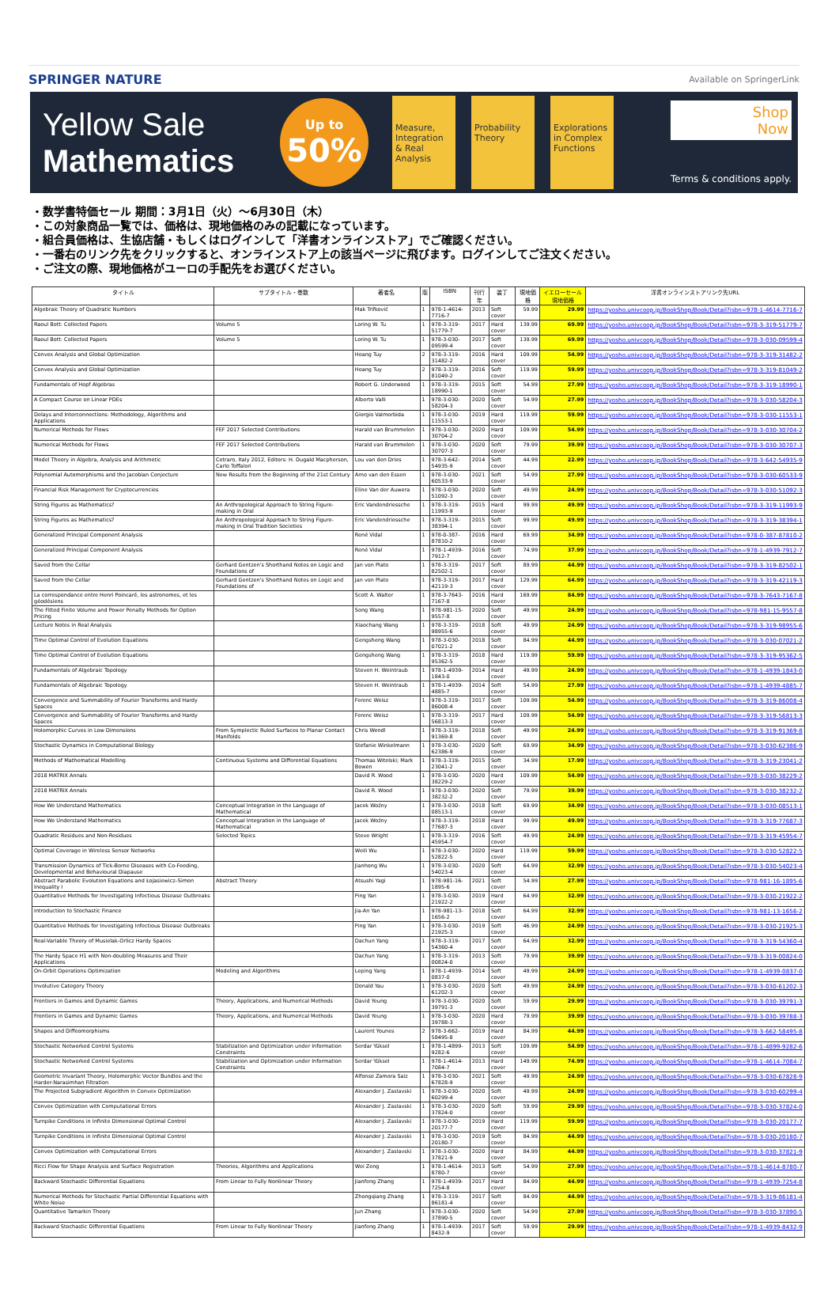SPRINGER NATURE Available on SpringerLink
Yellow Sale
Mathematics
Up to
50%
Measure, Integration & Real Analysis
Probability Theory
Explorations in Complex Functions
Shop
Now
Terms & conditions apply.
・数学書特価セール 期間：3月1日（火）～6月30日（木）
・この対象商品一覧では、価格は、現地価格のみの記載になっています。
・組合員価格は、生協店舗・もしくはログインして「洋書オンラインストア」でご確認ください。
・一番右のリンク先をクリックすると、オンラインストア上の該当ページに飛びます。ログインしてご注文ください。
・ご注文の際、現地価格がユーロの手配先をお選びください。
| タイトル | サブタイトル・巻数 | 著者名 | 版 | ISBN | 刊行年 | 装丁 | 現地価格 | イエローセール現地価格 | 洋書オンラインストアリンク先URL |
| --- | --- | --- | --- | --- | --- | --- | --- | --- | --- |
| Algebraic Theory of Quadratic Numbers | | Mak Trifković | 1 | 978-1-4614-7716-7 | 2013 | Soft cover | 59.99 | 29.99 | https://yosho.univcoop.jp/BookShop/Book/Detail?isbn=978-1-4614-7716-7 |
| Raoul Bott: Collected Papers | Volume 5 | Loring W. Tu | 1 | 978-3-319-51779-7 | 2017 | Hard cover | 139.99 | 69.99 | https://yosho.univcoop.jp/BookShop/Book/Detail?isbn=978-3-319-51779-7 |
| Raoul Bott: Collected Papers | Volume 5 | Loring W. Tu | 1 | 978-3-030-09599-4 | 2017 | Soft cover | 139.99 | 69.99 | https://yosho.univcoop.jp/BookShop/Book/Detail?isbn=978-3-030-09599-4 |
| Convex Analysis and Global Optimization | | Hoang Tuy | 2 | 978-3-319-31482-2 | 2016 | Hard cover | 109.99 | 54.99 | https://yosho.univcoop.jp/BookShop/Book/Detail?isbn=978-3-319-31482-2 |
| Convex Analysis and Global Optimization | | Hoang Tuy | 2 | 978-3-319-81049-2 | 2016 | Soft cover | 119.99 | 59.99 | https://yosho.univcoop.jp/BookShop/Book/Detail?isbn=978-3-319-81049-2 |
| Fundamentals of Hopf Algebras | | Robert G. Underwood | 1 | 978-3-319-18990-1 | 2015 | Soft cover | 54.99 | 27.99 | https://yosho.univcoop.jp/BookShop/Book/Detail?isbn=978-3-319-18990-1 |
| A Compact Course on Linear PDEs | | Alberto Valli | 1 | 978-3-030-58204-3 | 2020 | Soft cover | 54.99 | 27.99 | https://yosho.univcoop.jp/BookShop/Book/Detail?isbn=978-3-030-58204-3 |
| Delays and Interconnections: Methodology, Algorithms and Applications | | Giorgio Valmorbida | 1 | 978-3-030-11553-1 | 2019 | Hard cover | 119.99 | 59.99 | https://yosho.univcoop.jp/BookShop/Book/Detail?isbn=978-3-030-11553-1 |
| Numerical Methods for Flows | FEF 2017 Selected Contributions | Harald van Brummelen | 1 | 978-3-030-30704-2 | 2020 | Hard cover | 109.99 | 54.99 | https://yosho.univcoop.jp/BookShop/Book/Detail?isbn=978-3-030-30704-2 |
| Numerical Methods for Flows | FEF 2017 Selected Contributions | Harald van Brummelen | 1 | 978-3-030-30707-3 | 2020 | Soft cover | 79.99 | 39.99 | https://yosho.univcoop.jp/BookShop/Book/Detail?isbn=978-3-030-30707-3 |
| Model Theory in Algebra, Analysis and Arithmetic | Cetraro, Italy 2012, Editors: H. Dugald Macpherson, Carlo Toffalori | Lou van den Dries | 1 | 978-3-642-54935-9 | 2014 | Soft cover | 44.99 | 22.99 | https://yosho.univcoop.jp/BookShop/Book/Detail?isbn=978-3-642-54935-9 |
| Polynomial Automorphisms and the Jacobian Conjecture | New Results from the Beginning of the 21st Century | Arno van den Essen | 1 | 978-3-030-60533-9 | 2021 | Soft cover | 54.99 | 27.99 | https://yosho.univcoop.jp/BookShop/Book/Detail?isbn=978-3-030-60533-9 |
| Financial Risk Management for Cryptocurrencies | | Eline Van der Auwera | 1 | 978-3-030-51092-3 | 2020 | Soft cover | 49.99 | 24.99 | https://yosho.univcoop.jp/BookShop/Book/Detail?isbn=978-3-030-51092-3 |
| String Figures as Mathematics? | An Anthropological Approach to String Figure-making in Oral | Eric Vandendriessche | 1 | 978-3-319-11993-9 | 2015 | Hard cover | 99.99 | 49.99 | https://yosho.univcoop.jp/BookShop/Book/Detail?isbn=978-3-319-11993-9 |
| String Figures as Mathematics? | An Anthropological Approach to String Figure-making in Oral Tradition Societies | Eric Vandendriessche | 1 | 978-3-319-38394-1 | 2015 | Soft cover | 99.99 | 49.99 | https://yosho.univcoop.jp/BookShop/Book/Detail?isbn=978-3-319-38394-1 |
| Generalized Principal Component Analysis | | René Vidal | 1 | 978-0-387-87810-2 | 2016 | Hard cover | 69.99 | 34.99 | https://yosho.univcoop.jp/BookShop/Book/Detail?isbn=978-0-387-87810-2 |
| Generalized Principal Component Analysis | | René Vidal | 1 | 978-1-4939-7912-7 | 2016 | Soft cover | 74.99 | 37.99 | https://yosho.univcoop.jp/BookShop/Book/Detail?isbn=978-1-4939-7912-7 |
| Saved from the Cellar | Gerhard Gentzen's Shorthand Notes on Logic and Foundations of | Jan von Plato | 1 | 978-3-319-82502-1 | 2017 | Soft cover | 89.99 | 44.99 | https://yosho.univcoop.jp/BookShop/Book/Detail?isbn=978-3-319-82502-1 |
| Saved from the Cellar | Gerhard Gentzen's Shorthand Notes on Logic and Foundations of | Jan von Plato | 1 | 978-3-319-42119-3 | 2017 | Hard cover | 129.99 | 64.99 | https://yosho.univcoop.jp/BookShop/Book/Detail?isbn=978-3-319-42119-3 |
| La correspondance entre Henri Poincaré, les astronomes, et les géodésiens | | Scott A. Walter | 1 | 978-3-7643-7167-8 | 2016 | Hard cover | 169.99 | 84.99 | https://yosho.univcoop.jp/BookShop/Book/Detail?isbn=978-3-7643-7167-8 |
| The Fitted Finite Volume and Power Penalty Methods for Option Pricing | | Song Wang | 1 | 978-981-15-9557-8 | 2020 | Soft cover | 49.99 | 24.99 | https://yosho.univcoop.jp/BookShop/Book/Detail?isbn=978-981-15-9557-8 |
| Lecture Notes in Real Analysis | | Xiaochang Wang | 1 | 978-3-319-98955-6 | 2018 | Soft cover | 49.99 | 24.99 | https://yosho.univcoop.jp/BookShop/Book/Detail?isbn=978-3-319-98955-6 |
| Time Optimal Control of Evolution Equations | | Gengsheng Wang | 1 | 978-3-030-07021-2 | 2018 | Soft cover | 84.99 | 44.99 | https://yosho.univcoop.jp/BookShop/Book/Detail?isbn=978-3-030-07021-2 |
| Time Optimal Control of Evolution Equations | | Gengsheng Wang | 1 | 978-3-319-95362-5 | 2018 | Hard cover | 119.99 | 59.99 | https://yosho.univcoop.jp/BookShop/Book/Detail?isbn=978-3-319-95362-5 |
| Fundamentals of Algebraic Topology | | Steven H. Weintraub | 1 | 978-1-4939-1843-0 | 2014 | Hard cover | 49.99 | 24.99 | https://yosho.univcoop.jp/BookShop/Book/Detail?isbn=978-1-4939-1843-0 |
| Fundamentals of Algebraic Topology | | Steven H. Weintraub | 1 | 978-1-4939-4885-7 | 2014 | Soft cover | 54.99 | 27.99 | https://yosho.univcoop.jp/BookShop/Book/Detail?isbn=978-1-4939-4885-7 |
| Convergence and Summability of Fourier Transforms and Hardy Spaces | | Ferenc Weisz | 1 | 978-3-319-86008-4 | 2017 | Soft cover | 109.99 | 54.99 | https://yosho.univcoop.jp/BookShop/Book/Detail?isbn=978-3-319-86008-4 |
| Convergence and Summability of Fourier Transforms and Hardy Spaces | | Ferenc Weisz | 1 | 978-3-319-56813-3 | 2017 | Hard cover | 109.99 | 54.99 | https://yosho.univcoop.jp/BookShop/Book/Detail?isbn=978-3-319-56813-3 |
| Holomorphic Curves in Low Dimensions | From Symplectic Ruled Surfaces to Planar Contact Manifolds | Chris Wendl | 1 | 978-3-319-91369-8 | 2018 | Soft cover | 49.99 | 24.99 | https://yosho.univcoop.jp/BookShop/Book/Detail?isbn=978-3-319-91369-8 |
| Stochastic Dynamics in Computational Biology | | Stefanie Winkelmann | 1 | 978-3-030-62386-9 | 2020 | Soft cover | 69.99 | 34.99 | https://yosho.univcoop.jp/BookShop/Book/Detail?isbn=978-3-030-62386-9 |
| Methods of Mathematical Modelling | Continuous Systems and Differential Equations | Thomas Witelski; Mark Bowen | 1 | 978-3-319-23041-2 | 2015 | Soft cover | 34.99 | 17.99 | https://yosho.univcoop.jp/BookShop/Book/Detail?isbn=978-3-319-23041-2 |
| 2018 MATRIX Annals | | David R. Wood | 1 | 978-3-030-38229-2 | 2020 | Hard cover | 109.99 | 54.99 | https://yosho.univcoop.jp/BookShop/Book/Detail?isbn=978-3-030-38229-2 |
| 2018 MATRIX Annals | | David R. Wood | 1 | 978-3-030-38232-2 | 2020 | Soft cover | 79.99 | 39.99 | https://yosho.univcoop.jp/BookShop/Book/Detail?isbn=978-3-030-38232-2 |
| How We Understand Mathematics | Conceptual Integration in the Language of Mathematical | Jacek Woźny | 1 | 978-3-030-08513-1 | 2018 | Soft cover | 69.99 | 34.99 | https://yosho.univcoop.jp/BookShop/Book/Detail?isbn=978-3-030-08513-1 |
| How We Understand Mathematics | Conceptual Integration in the Language of Mathematical | Jacek Woźny | 1 | 978-3-319-77687-3 | 2018 | Hard cover | 99.99 | 49.99 | https://yosho.univcoop.jp/BookShop/Book/Detail?isbn=978-3-319-77687-3 |
| Quadratic Residues and Non-Residues | Selected Topics | Steve Wright | 1 | 978-3-319-45954-7 | 2016 | Soft cover | 49.99 | 24.99 | https://yosho.univcoop.jp/BookShop/Book/Detail?isbn=978-3-319-45954-7 |
| Optimal Coverage in Wireless Sensor Networks | | Weili Wu | 1 | 978-3-030-52822-5 | 2020 | Hard cover | 119.99 | 59.99 | https://yosho.univcoop.jp/BookShop/Book/Detail?isbn=978-3-030-52822-5 |
| Transmission Dynamics of Tick-Borne Diseases with Co-Feeding, Developmental and Behavioural Diapause | | Jianhong Wu | 1 | 978-3-030-54023-4 | 2020 | Soft cover | 64.99 | 32.99 | https://yosho.univcoop.jp/BookShop/Book/Detail?isbn=978-3-030-54023-4 |
| Abstract Parabolic Evolution Equations and Łojasiewicz–Simon Inequality I | Abstract Theory | Atsushi Yagi | 1 | 978-981-16-1895-6 | 2021 | Soft cover | 54.99 | 27.99 | https://yosho.univcoop.jp/BookShop/Book/Detail?isbn=978-981-16-1895-6 |
| Quantitative Methods for Investigating Infectious Disease Outbreaks | | Ping Yan | 1 | 978-3-030-21922-2 | 2019 | Hard cover | 64.99 | 32.99 | https://yosho.univcoop.jp/BookShop/Book/Detail?isbn=978-3-030-21922-2 |
| Introduction to Stochastic Finance | | Jia-An Yan | 1 | 978-981-13-1656-2 | 2018 | Soft cover | 64.99 | 32.99 | https://yosho.univcoop.jp/BookShop/Book/Detail?isbn=978-981-13-1656-2 |
| Quantitative Methods for Investigating Infectious Disease Outbreaks | | Ping Yan | 1 | 978-3-030-21925-3 | 2019 | Soft cover | 46.99 | 24.99 | https://yosho.univcoop.jp/BookShop/Book/Detail?isbn=978-3-030-21925-3 |
| Real-Variable Theory of Musielak-Orlicz Hardy Spaces | | Dachun Yang | 1 | 978-3-319-54360-4 | 2017 | Soft cover | 64.99 | 32.99 | https://yosho.univcoop.jp/BookShop/Book/Detail?isbn=978-3-319-54360-4 |
| The Hardy Space H1 with Non-doubling Measures and Their Applications | | Dachun Yang | 1 | 978-3-319-00824-0 | 2013 | Soft cover | 79.99 | 39.99 | https://yosho.univcoop.jp/BookShop/Book/Detail?isbn=978-3-319-00824-0 |
| On-Orbit Operations Optimization | Modeling and Algorithms | Leping Yang | 1 | 978-1-4939-0837-0 | 2014 | Soft cover | 49.99 | 24.99 | https://yosho.univcoop.jp/BookShop/Book/Detail?isbn=978-1-4939-0837-0 |
| Involutive Category Theory | | Donald Yau | 1 | 978-3-030-61202-3 | 2020 | Soft cover | 49.99 | 24.99 | https://yosho.univcoop.jp/BookShop/Book/Detail?isbn=978-3-030-61202-3 |
| Frontiers in Games and Dynamic Games | Theory, Applications, and Numerical Methods | David Yeung | 1 | 978-3-030-39791-3 | 2020 | Soft cover | 59.99 | 29.99 | https://yosho.univcoop.jp/BookShop/Book/Detail?isbn=978-3-030-39791-3 |
| Frontiers in Games and Dynamic Games | Theory, Applications, and Numerical Methods | David Yeung | 1 | 978-3-030-39788-3 | 2020 | Hard cover | 79.99 | 39.99 | https://yosho.univcoop.jp/BookShop/Book/Detail?isbn=978-3-030-39788-3 |
| Shapes and Diffeomorphisms | | Laurent Younes | 2 | 978-3-662-58495-8 | 2019 | Hard cover | 84.99 | 44.99 | https://yosho.univcoop.jp/BookShop/Book/Detail?isbn=978-3-662-58495-8 |
| Stochastic Networked Control Systems | Stabilization and Optimization under Information Constraints | Serdar Yüksel | 1 | 978-1-4899-9282-6 | 2013 | Soft cover | 109.99 | 54.99 | https://yosho.univcoop.jp/BookShop/Book/Detail?isbn=978-1-4899-9282-6 |
| Stochastic Networked Control Systems | Stabilization and Optimization under Information Constraints | Serdar Yüksel | 1 | 978-1-4614-7084-7 | 2013 | Hard cover | 149.99 | 74.99 | https://yosho.univcoop.jp/BookShop/Book/Detail?isbn=978-1-4614-7084-7 |
| Geometric Invariant Theory, Holomorphic Vector Bundles and the Harder-Narasimhan Filtration | | Alfonso Zamora Saiz | 1 | 978-3-030-67828-9 | 2021 | Soft cover | 49.99 | 24.99 | https://yosho.univcoop.jp/BookShop/Book/Detail?isbn=978-3-030-67828-9 |
| The Projected Subgradient Algorithm in Convex Optimization | | Alexander J. Zaslavski | 1 | 978-3-030-60299-4 | 2020 | Soft cover | 49.99 | 24.99 | https://yosho.univcoop.jp/BookShop/Book/Detail?isbn=978-3-030-60299-4 |
| Convex Optimization with Computational Errors | | Alexander J. Zaslavski | 1 | 978-3-030-37824-0 | 2020 | Soft cover | 59.99 | 29.99 | https://yosho.univcoop.jp/BookShop/Book/Detail?isbn=978-3-030-37824-0 |
| Turnpike Conditions in Infinite Dimensional Optimal Control | | Alexander J. Zaslavski | 1 | 978-3-030-20177-7 | 2019 | Hard cover | 119.99 | 59.99 | https://yosho.univcoop.jp/BookShop/Book/Detail?isbn=978-3-030-20177-7 |
| Turnpike Conditions in Infinite Dimensional Optimal Control | | Alexander J. Zaslavski | 1 | 978-3-030-20180-7 | 2019 | Soft cover | 84.99 | 44.99 | https://yosho.univcoop.jp/BookShop/Book/Detail?isbn=978-3-030-20180-7 |
| Convex Optimization with Computational Errors | | Alexander J. Zaslavski | 1 | 978-3-030-37821-9 | 2020 | Hard cover | 84.99 | 44.99 | https://yosho.univcoop.jp/BookShop/Book/Detail?isbn=978-3-030-37821-9 |
| Ricci Flow for Shape Analysis and Surface Registration | Theories, Algorithms and Applications | Wei Zeng | 1 | 978-1-4614-8780-7 | 2013 | Soft cover | 54.99 | 27.99 | https://yosho.univcoop.jp/BookShop/Book/Detail?isbn=978-1-4614-8780-7 |
| Backward Stochastic Differential Equations | From Linear to Fully Nonlinear Theory | Jianfeng Zhang | 1 | 978-1-4939-7254-8 | 2017 | Hard cover | 84.99 | 44.99 | https://yosho.univcoop.jp/BookShop/Book/Detail?isbn=978-1-4939-7254-8 |
| Numerical Methods for Stochastic Partial Differential Equations with White Noise | | Zhongqiang Zhang | 1 | 978-3-319-86181-4 | 2017 | Soft cover | 84.99 | 44.99 | https://yosho.univcoop.jp/BookShop/Book/Detail?isbn=978-3-319-86181-4 |
| Quantitative Tamarkin Theory | | Jun Zhang | 1 | 978-3-030-37890-5 | 2020 | Soft cover | 54.99 | 27.99 | https://yosho.univcoop.jp/BookShop/Book/Detail?isbn=978-3-030-37890-5 |
| Backward Stochastic Differential Equations | From Linear to Fully Nonlinear Theory | Jianfeng Zhang | 1 | 978-1-4939-8432-9 | 2017 | Soft cover | 59.99 | 29.99 | https://yosho.univcoop.jp/BookShop/Book/Detail?isbn=978-1-4939-8432-9 |